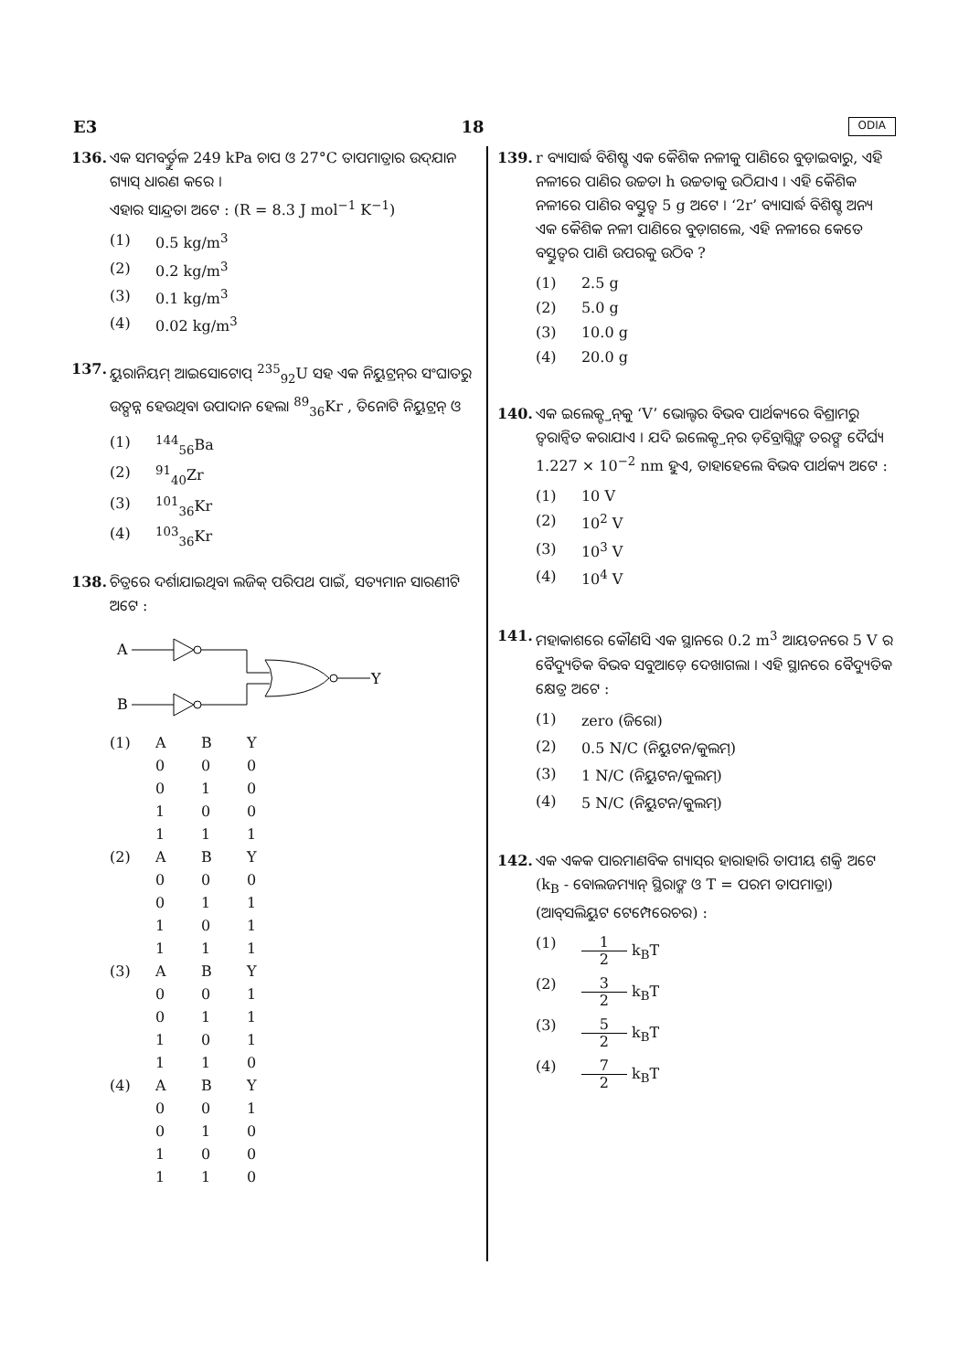E3 18 ODIA
136. ଏକ ସମବର୍ତ୍ତୁଳ 249 kPa ଚାପ ଓ 27°C ତାପମାତ୍ରାର ଉଦ୍‌ଯାନ ଗ୍ୟାସ୍ ଧାରଣ କରେ ।
ଏହାର ସାନ୍ଦ୍ରତା ଅଟେ : (R = 8.3 J mol<sup>−1</sup> K<sup>−1</sup>)
(1) 0.5 kg/m<sup>3</sup>
(2) 0.2 kg/m<sup>3</sup>
(3) 0.1 kg/m<sup>3</sup>
(4) 0.02 kg/m<sup>3</sup>
137. ୟୁରାନିୟମ୍ ଆଇସୋଟୋପ୍ <sup>235</sup><sub>92</sub>U ସହ ଏକ ନିୟୁଟ୍ରନ୍‌ର ସଂଘାତରୁ ଉତ୍ପନ୍ନ ହେଉଥିବା ଉପାଦାନ ହେଲା <sup>89</sup><sub>36</sub>Kr , ତିନୋଟି ନିୟୁଟ୍ରନ୍ ଓ
(1) <sup>144</sup><sub>56</sub>Ba
(2) <sup>91</sup><sub>40</sub>Zr
(3) <sup>101</sup><sub>36</sub>Kr
(4) <sup>103</sup><sub>36</sub>Kr
138. ଚିତ୍ରରେ ଦର୍ଶାଯାଇଥିବା ଲଜିକ୍ ପରିପଥ ପାଇଁ, ସତ୍ୟମାନ ସାରଣୀଟି ଅଟେ :
A
B
Y
| (1) | A | B | Y |
| | 0 | 0 | 0 |
| | 0 | 1 | 0 |
| | 1 | 0 | 0 |
| | 1 | 1 | 1 |
| (2) | A | B | Y |
| | 0 | 0 | 0 |
| | 0 | 1 | 1 |
| | 1 | 0 | 1 |
| | 1 | 1 | 1 |
| (3) | A | B | Y |
| | 0 | 0 | 1 |
| | 0 | 1 | 1 |
| | 1 | 0 | 1 |
| | 1 | 1 | 0 |
| (4) | A | B | Y |
| | 0 | 0 | 1 |
| | 0 | 1 | 0 |
| | 1 | 0 | 0 |
| | 1 | 1 | 0 |
139. r ବ୍ୟାସାର୍ଦ୍ଧ ବିଶିଷ୍ଟ ଏକ କୈଶିକ ନଳୀକୁ ପାଣିରେ ବୁଡ଼ାଇବାରୁ, ଏହି ନଳୀରେ ପାଣିର ଉଚ୍ଚତା h ଉଚ୍ଚତାକୁ ଉଠିଯାଏ । ଏହି କୈଶିକ ନଳୀରେ ପାଣିର ବସ୍ତୁତ୍ୱ 5 g ଅଟେ । ‘2r’ ବ୍ୟାସାର୍ଦ୍ଧ ବିଶିଷ୍ଟ ଅନ୍ୟ ଏକ କୈଶିକ ନଳୀ ପାଣିରେ ବୁଡ଼ାଗଲେ, ଏହି ନଳୀରେ କେତେ ବସ୍ତୁତ୍ୱର ପାଣି ଉପରକୁ ଉଠିବ ?
(1) 2.5 g
(2) 5.0 g
(3) 10.0 g
(4) 20.0 g
140. ଏକ ଇଲେକ୍ଟ୍ରନ୍‌କୁ ‘V’ ଭୋଲ୍ଟର ବିଭବ ପାର୍ଥକ୍ୟରେ ବିଶ୍ରାମରୁ ତ୍ୱରାନ୍ୱିତ କରାଯାଏ । ଯଦି ଇଲେକ୍ଟ୍ରନ୍‌ର ଡ଼ିବ୍ରୋଗ୍ଲିଙ୍କ ତରଙ୍ଗ ଦୈର୍ଘ୍ୟ 1.227 × 10<sup>−2</sup> nm ହୁଏ, ତାହାହେଲେ ବିଭବ ପାର୍ଥକ୍ୟ ଅଟେ :
(1) 10 V
(2) 10<sup>2</sup> V
(3) 10<sup>3</sup> V
(4) 10<sup>4</sup> V
141. ମହାକାଶରେ କୌଣସି ଏକ ସ୍ଥାନରେ 0.2 m<sup>3</sup> ଆୟତନରେ 5 V ର ବୈଦ୍ୟୁତିକ ବିଭବ ସବୁଆଡ଼େ ଦେଖାଗଲା । ଏହି ସ୍ଥାନରେ ବୈଦ୍ୟୁତିକ କ୍ଷେତ୍ର ଅଟେ :
(1) zero (ଜିରୋ)
(2) 0.5 N/C (ନିୟୁଟନ/କୁଲମ୍)
(3) 1 N/C (ନିୟୁଟନ/କୁଲମ୍)
(4) 5 N/C (ନିୟୁଟନ/କୁଲମ୍)
142. ଏକ ଏକକ ପାରମାଣବିକ ଗ୍ୟାସ୍‌ର ହାରାହାରି ତାପୀୟ ଶକ୍ତି ଅଟେ (k<sub>B</sub> - ବୋଲଜମ୍ୟାନ୍ ସ୍ଥିରାଙ୍କ ଓ T = ପରମ ତାପମାତ୍ରା) (ଆବ୍‌ସଲିୟୁଟ ଟେମ୍ପେରେଚର) :
(1) 1 2 k<sub>B</sub>T
(2) 3 2 k<sub>B</sub>T
(3) 5 2 k<sub>B</sub>T
(4) 7 2 k<sub>B</sub>T